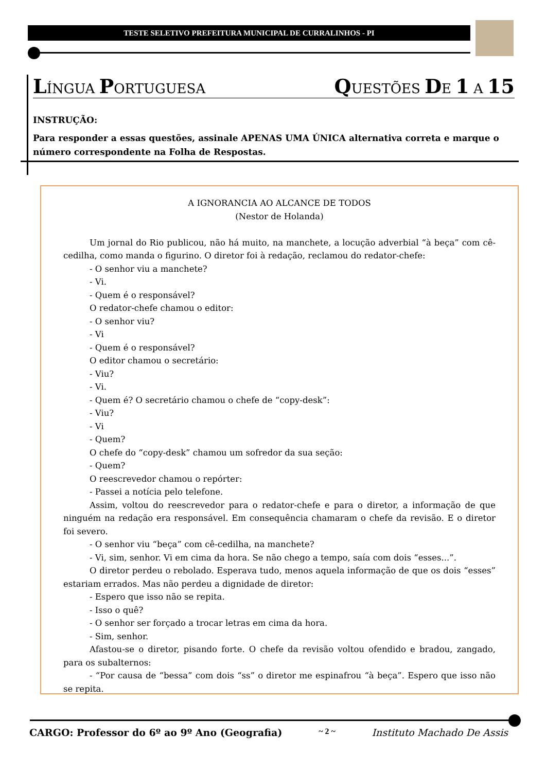TESTE SELETIVO PREFEITURA MUNICIPAL DE CURRALINHOS - PI
LÍNGUA PORTUGUESA QUESTÕES DE 1 A 15
INSTRUÇÃO:
Para responder a essas questões, assinale APENAS UMA ÚNICA alternativa correta e marque o número correspondente na Folha de Respostas.
A IGNORANCIA AO ALCANCE DE TODOS
(Nestor de Holanda)
Um jornal do Rio publicou, não há muito, na manchete, a locução adverbial “à beça” com cê-cedilha, como manda o figurino. O diretor foi à redação, reclamou do redator-chefe:
- O senhor viu a manchete?
- Vi.
- Quem é o responsável?
O redator-chefe chamou o editor:
- O senhor viu?
- Vi
- Quem é o responsável?
O editor chamou o secretário:
- Viu?
- Vi.
- Quem é? O secretário chamou o chefe de “copy-desk”:
- Viu?
- Vi
- Quem?
O chefe do “copy-desk” chamou um sofredor da sua seção:
- Quem?
O reescrevedor chamou o repórter:
- Passei a notícia pelo telefone.
Assim, voltou do reescrevedor para o redator-chefe e para o diretor, a informação de que ninguém na redação era responsável. Em consequência chamaram o chefe da revisão. E o diretor foi severo.
- O senhor viu “beça” com cê-cedilha, na manchete?
- Vi, sim, senhor. Vi em cima da hora. Se não chego a tempo, saía com dois “esses...”.
O diretor perdeu o rebolado. Esperava tudo, menos aquela informação de que os dois “esses” estariam errados. Mas não perdeu a dignidade de diretor:
- Espero que isso não se repita.
- Isso o quê?
- O senhor ser forçado a trocar letras em cima da hora.
- Sim, senhor.
Afastou-se o diretor, pisando forte. O chefe da revisão voltou ofendido e bradou, zangado, para os subalternos:
- “Por causa de “bessa” com dois “ss” o diretor me espinafrou “à beça”. Espero que isso não se repita.
CARGO: Professor do 6º ao 9º Ano (Geografia) ~ 2 ~ Instituto Machado De Assis